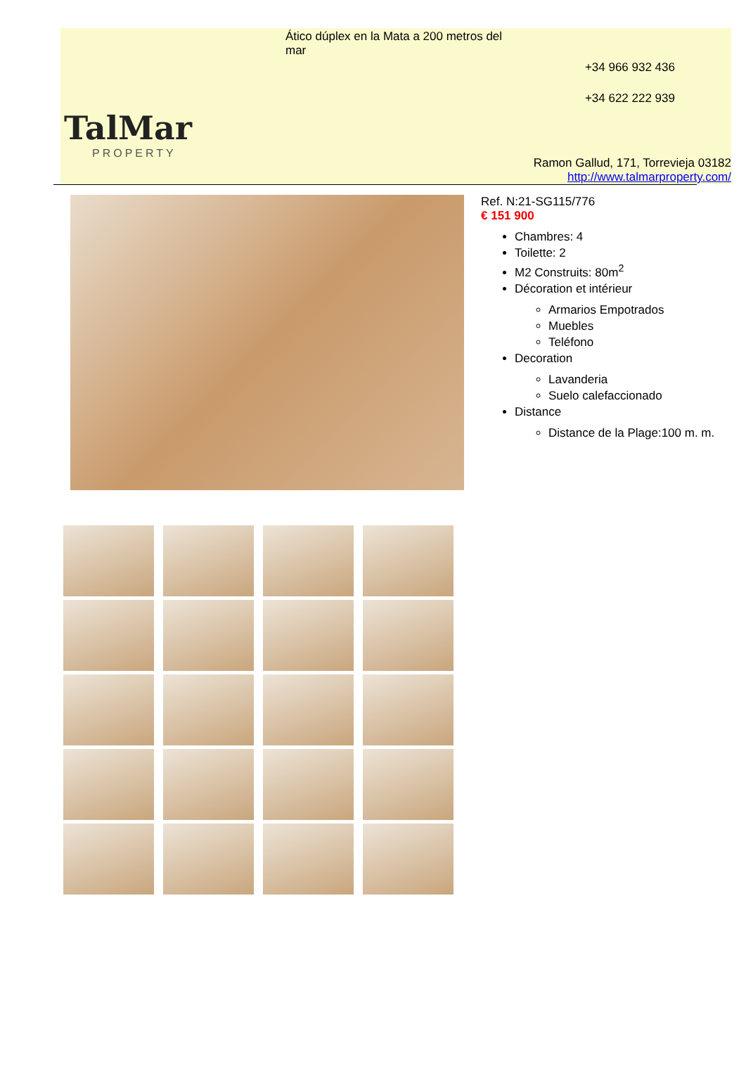TalMar
PROPERTY
Ático dúplex en la Mata a 200 metros del mar
+34 966 932 436
+34 622 222 939
Ramon Gallud, 171, Torrevieja 03182
http://www.talmarproperty.com/
Ref. N:21-SG115/776
€ 151 900
Chambres: 4
Toilette: 2
M2 Construits: 80m<sup>2</sup>
Décoration et intérieur
Armarios Empotrados
Muebles
Teléfono
Decoration
Lavanderia
Suelo calefaccionado
Distance
Distance de la Plage:100 m. m.